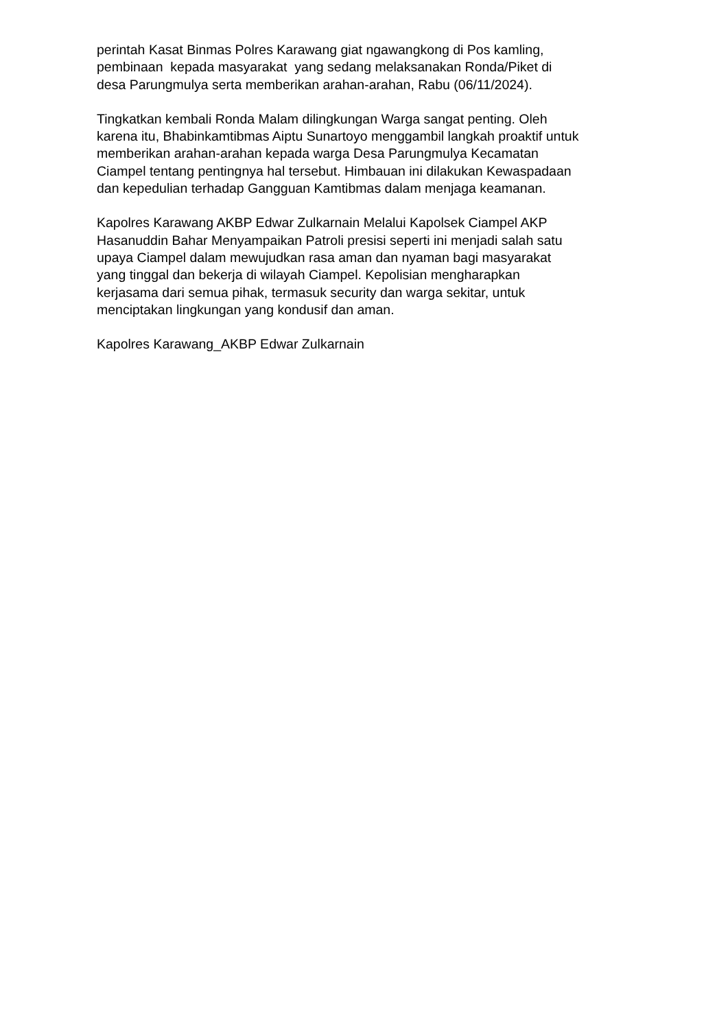perintah Kasat Binmas Polres Karawang giat ngawangkong di Pos kamling, pembinaan kepada masyarakat yang sedang melaksanakan Ronda/Piket di desa Parungmulya serta memberikan arahan-arahan, Rabu (06/11/2024).
Tingkatkan kembali Ronda Malam dilingkungan Warga sangat penting. Oleh karena itu, Bhabinkamtibmas Aiptu Sunartoyo menggambil langkah proaktif untuk memberikan arahan-arahan kepada warga Desa Parungmulya Kecamatan Ciampel tentang pentingnya hal tersebut. Himbauan ini dilakukan Kewaspadaan dan kepedulian terhadap Gangguan Kamtibmas dalam menjaga keamanan.
Kapolres Karawang AKBP Edwar Zulkarnain Melalui Kapolsek Ciampel AKP Hasanuddin Bahar Menyampaikan Patroli presisi seperti ini menjadi salah satu upaya Ciampel dalam mewujudkan rasa aman dan nyaman bagi masyarakat yang tinggal dan bekerja di wilayah Ciampel. Kepolisian mengharapkan kerjasama dari semua pihak, termasuk security dan warga sekitar, untuk menciptakan lingkungan yang kondusif dan aman.
Kapolres Karawang_AKBP Edwar Zulkarnain